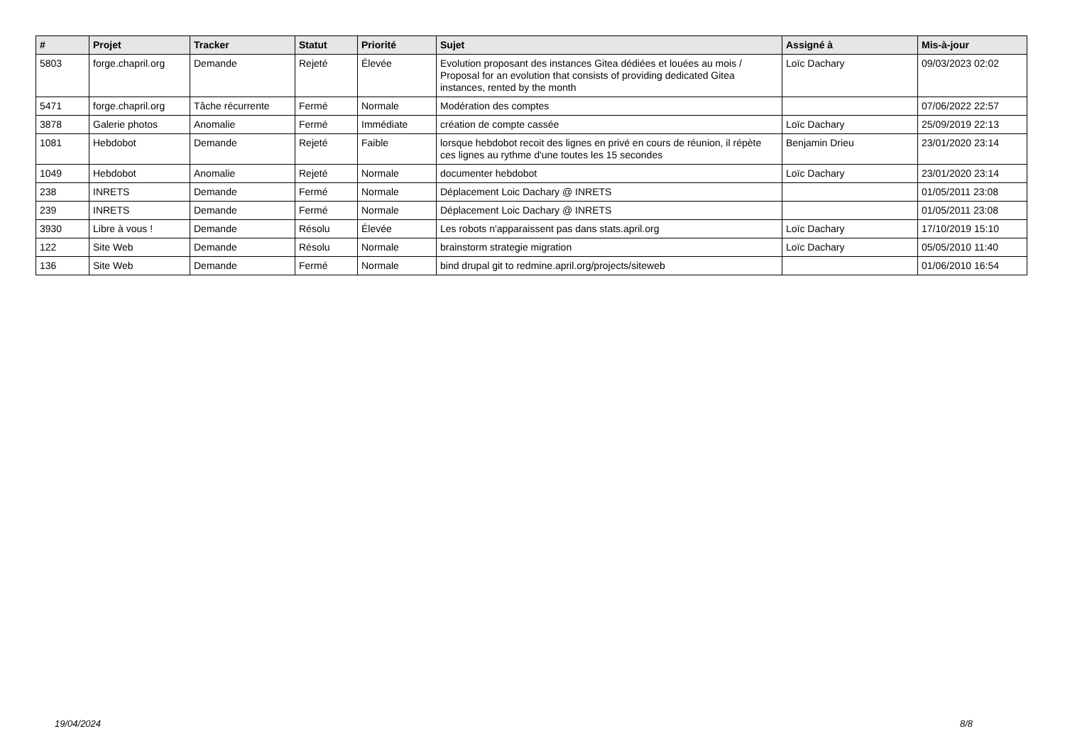| # | Projet | Tracker | Statut | Priorité | Sujet | Assigné à | Mis-à-jour |
| --- | --- | --- | --- | --- | --- | --- | --- |
| 5803 | forge.chapril.org | Demande | Rejeté | Élevée | Evolution proposant des instances Gitea dédiées et louées au mois / Proposal for an evolution that consists of providing dedicated Gitea instances, rented by the month | Loïc Dachary | 09/03/2023 02:02 |
| 5471 | forge.chapril.org | Tâche récurrente | Fermé | Normale | Modération des comptes | | 07/06/2022 22:57 |
| 3878 | Galerie photos | Anomalie | Fermé | Immédiate | création de compte cassée | Loïc Dachary | 25/09/2019 22:13 |
| 1081 | Hebdobot | Demande | Rejeté | Faible | lorsque hebdobot recoit des lignes en privé en cours de réunion, il répète ces lignes au rythme d'une toutes les 15 secondes | Benjamin Drieu | 23/01/2020 23:14 |
| 1049 | Hebdobot | Anomalie | Rejeté | Normale | documenter hebdobot | Loïc Dachary | 23/01/2020 23:14 |
| 238 | INRETS | Demande | Fermé | Normale | Déplacement Loic Dachary @ INRETS | | 01/05/2011 23:08 |
| 239 | INRETS | Demande | Fermé | Normale | Déplacement Loic Dachary @ INRETS | | 01/05/2011 23:08 |
| 3930 | Libre à vous ! | Demande | Résolu | Élevée | Les robots n'apparaissent pas dans stats.april.org | Loïc Dachary | 17/10/2019 15:10 |
| 122 | Site Web | Demande | Résolu | Normale | brainstorm strategie migration | Loïc Dachary | 05/05/2010 11:40 |
| 136 | Site Web | Demande | Fermé | Normale | bind drupal git to redmine.april.org/projects/siteweb | | 01/06/2010 16:54 |
19/04/2024 8/8